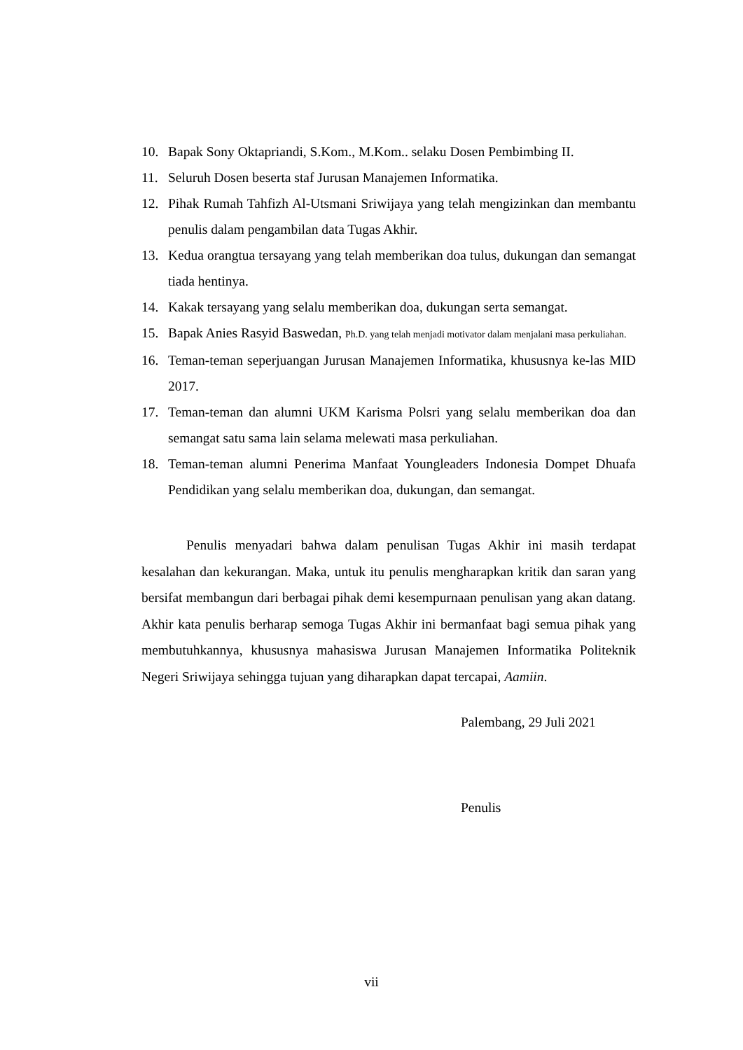10. Bapak Sony Oktapriandi, S.Kom., M.Kom.. selaku Dosen Pembimbing II.
11. Seluruh Dosen beserta staf Jurusan Manajemen Informatika.
12. Pihak Rumah Tahfizh Al-Utsmani Sriwijaya yang telah mengizinkan dan membantu penulis dalam pengambilan data Tugas Akhir.
13. Kedua orangtua tersayang yang telah memberikan doa tulus, dukungan dan semangat tiada hentinya.
14. Kakak tersayang yang selalu memberikan doa, dukungan serta semangat.
15. Bapak Anies Rasyid Baswedan, Ph.D. yang telah menjadi motivator dalam menjalani masa perkuliahan.
16. Teman-teman seperjuangan Jurusan Manajemen Informatika, khususnya ke-las MID 2017.
17. Teman-teman dan alumni UKM Karisma Polsri yang selalu memberikan doa dan semangat satu sama lain selama melewati masa perkuliahan.
18. Teman-teman alumni Penerima Manfaat Youngleaders Indonesia Dompet Dhuafa Pendidikan yang selalu memberikan doa, dukungan, dan semangat.
Penulis menyadari bahwa dalam penulisan Tugas Akhir ini masih terdapat kesalahan dan kekurangan. Maka, untuk itu penulis mengharapkan kritik dan saran yang bersifat membangun dari berbagai pihak demi kesempurnaan penulisan yang akan datang. Akhir kata penulis berharap semoga Tugas Akhir ini bermanfaat bagi semua pihak yang membutuhkannya, khususnya mahasiswa Jurusan Manajemen Informatika Politeknik Negeri Sriwijaya sehingga tujuan yang diharapkan dapat tercapai, Aamiin.
Palembang, 29 Juli 2021
Penulis
vii